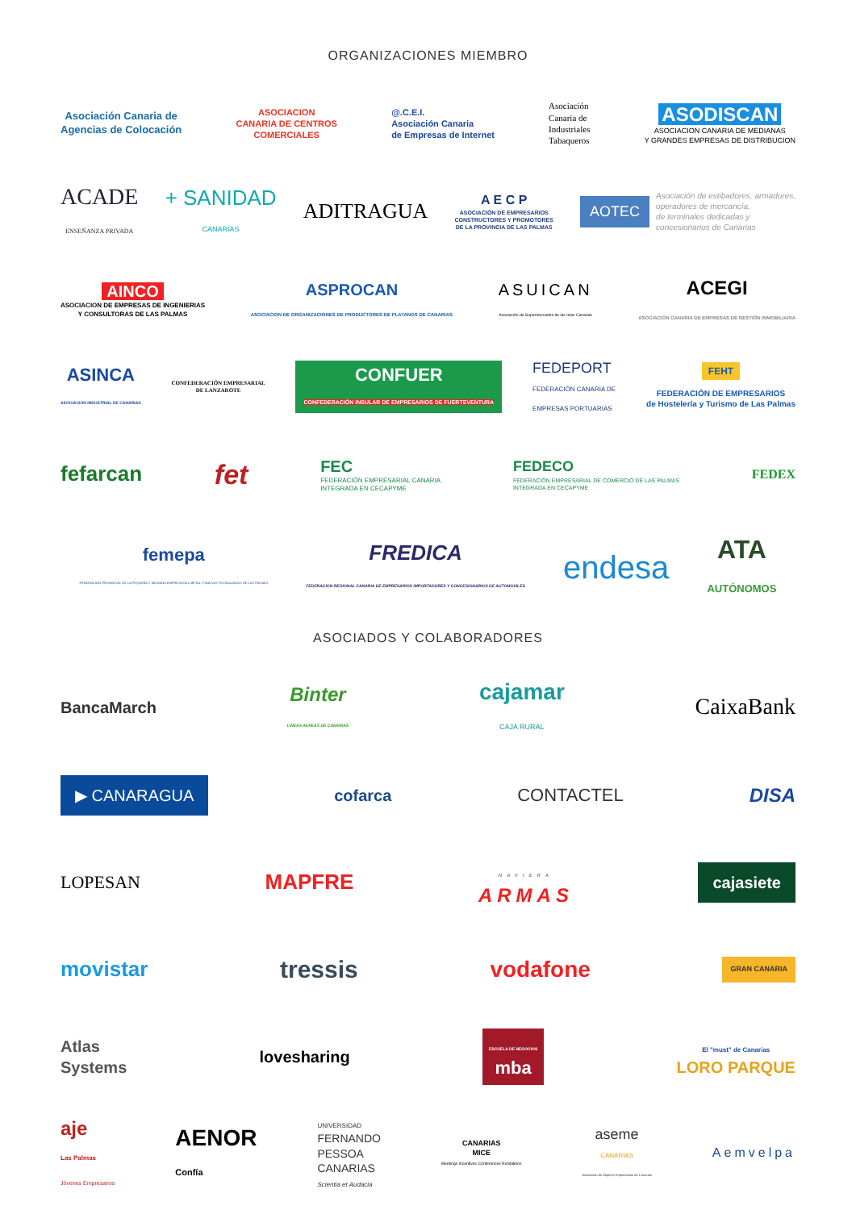ORGANIZACIONES MIEMBRO
Asociación Canaria de
Agencias de Colocación
ASOCIACION
CANARIA DE CENTROS
COMERCIALES
@.C.E.I.
Asociación Canaria
de Empresas de Internet
Asociación
Canaria de
Industriales
Tabaqueros
ASODISCAN
ASOCIACION CANARIA DE MEDIANAS
Y GRANDES EMPRESAS DE DISTRIBUCION
ACADE
ENSEÑANZA PRIVADA
+ SANIDAD
CANARIAS
ADITRAGUA
A E C P
ASOCIACIÓN DE EMPRESARIOS
CONSTRUCTORES Y PROMOTORES
DE LA PROVINCIA DE LAS PALMAS
AOTEC Asociación de estibadores, armadores,
operadores de mercancía,
de terminales dedicadas y
concesionarios de Canarias
AINCO
ASOCIACION DE EMPRESAS DE INGENIERIAS
Y CONSULTORAS DE LAS PALMAS
ASPROCAN
ASOCIACION DE ORGANIZACIONES DE PRODUCTORES DE PLATANOS DE CANARIAS
ASUICAN
Asociación de Supermercados de las Islas Canarias
ACEGI
ASOCIACIÓN CANARIA DE EMPRESAS DE GESTIÓN INMOBILIARIA
ASINCA
ASOCIACION INDUSTRIAL DE CANARIAS
CONFEDERACIÓN EMPRESARIAL
DE LANZAROTE
CONFUER
CONFEDERACIÓN INSULAR DE EMPRESARIOS DE FUERTEVENTURA
FEDEPORT
FEDERACIÓN CANARIA DE
EMPRESAS PORTUARIAS
FEHT
FEDERACIÓN DE EMPRESARIOS
de Hostelería y Turismo de Las Palmas
fefarcan
fet
FEC
FEDERACIÓN EMPRESARIAL CANARIA
INTEGRADA EN CECAPYME
FEDECO
FEDERACIÓN EMPRESARIAL DE COMERCIO DE LAS PALMAS
INTEGRADA EN CECAPYME
FEDEX
femepa
FEDERACIÓN PROVINCIAL DE LA PEQUEÑA Y MEDIANA EMPRESA DEL METAL Y NUEVAS TECNOLOGÍAS DE LAS PALMAS
FREDICA
FEDERACION REGIONAL CANARIA DE EMPRESARIOS IMPORTADORES Y CONCESIONARIOS DE AUTOMOVILES
endesa
ATA
AUTÓNOMOS
ASOCIADOS Y COLABORADORES
BancaMarch
Binter
LINEAS AEREAS DE CANARIAS
cajamar
CAJA RURAL
CaixaBank
▶ CANARAGUA
cofarca CONTACTEL DISA
LOPESAN
MAPFRE
NAVIERA
ARMAS
cajasiete
movistar
tressis vodafone
GRAN CANARIA
Atlas
Systems
lovesharing
ESCUELA DE NEGOCIOS
mba
El "must" de Canarias
LORO PARQUE
aje
Las Palmas
Jóvenes Empresarios
AENOR
Confía
UNIVERSIDAD
FERNANDO
PESSOA
CANARIAS
Scientia et Audacia
CANARIAS
MICE
Meetings Incentives Conferences Exhibitions
aseme
CANARIAS
Asociación de Mujeres Empresarias de Canarias
Aemvelpa